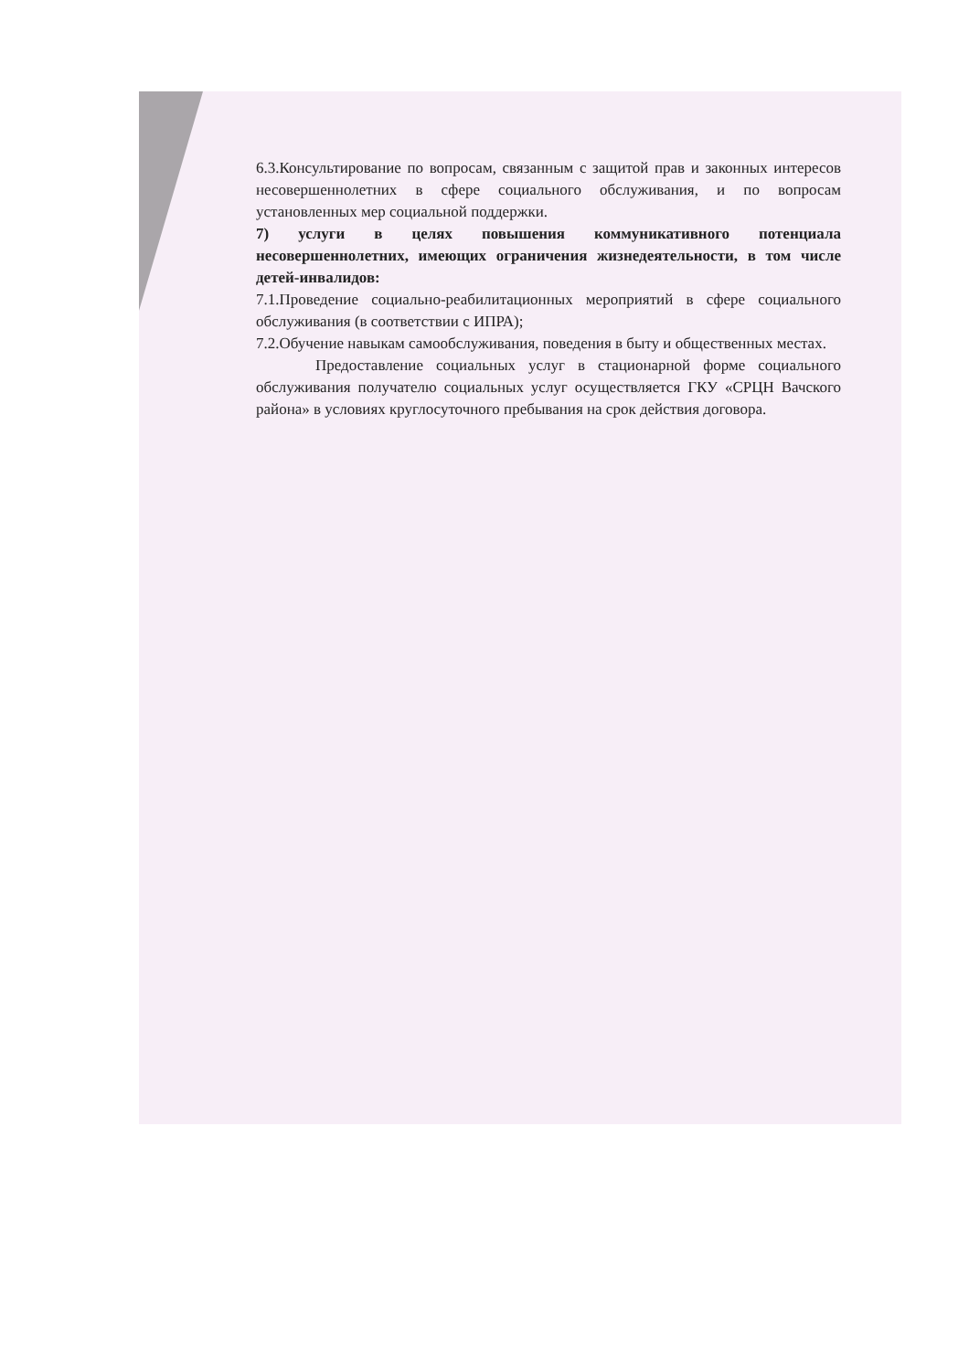6.3.Консультирование по вопросам, связанным с защитой прав и законных интересов несовершеннолетних в сфере социального обслуживания, и по вопросам установленных мер социальной поддержки.
7) услуги в целях повышения коммуникативного потенциала несовершеннолетних, имеющих ограничения жизнедеятельности, в том числе детей-инвалидов:
7.1.Проведение социально-реабилитационных мероприятий в сфере социального обслуживания (в соответствии с ИПРА);
7.2.Обучение навыкам самообслуживания, поведения в быту и общественных местах.
Предоставление социальных услуг в стационарной форме социального обслуживания получателю социальных услуг осуществляется ГКУ «СРЦН Вачского района» в условиях круглосуточного пребывания на срок действия договора.